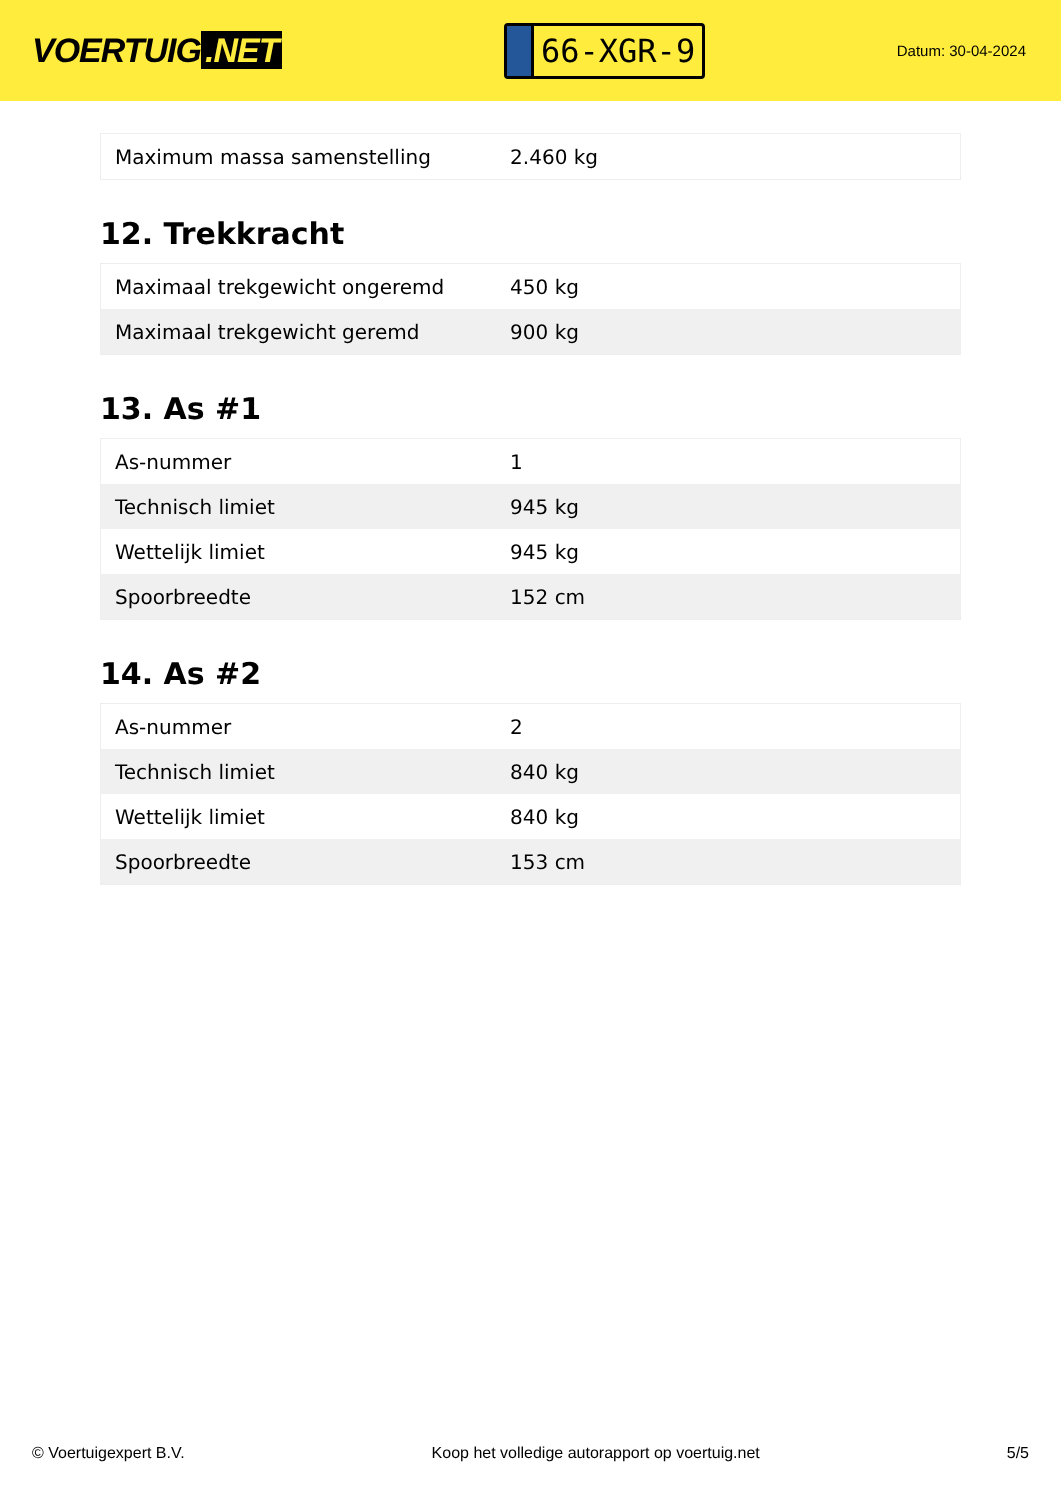VOERTUIG.NET
66-XGR-9
Datum: 30-04-2024
| Maximum massa samenstelling | 2.460 kg |
12. Trekkracht
| Maximaal trekgewicht ongeremd | 450 kg |
| Maximaal trekgewicht geremd | 900 kg |
13. As #1
| As-nummer | 1 |
| Technisch limiet | 945 kg |
| Wettelijk limiet | 945 kg |
| Spoorbreedte | 152 cm |
14. As #2
| As-nummer | 2 |
| Technisch limiet | 840 kg |
| Wettelijk limiet | 840 kg |
| Spoorbreedte | 153 cm |
© Voertuigexpert B.V. Koop het volledige autorapport op voertuig.net 5/5